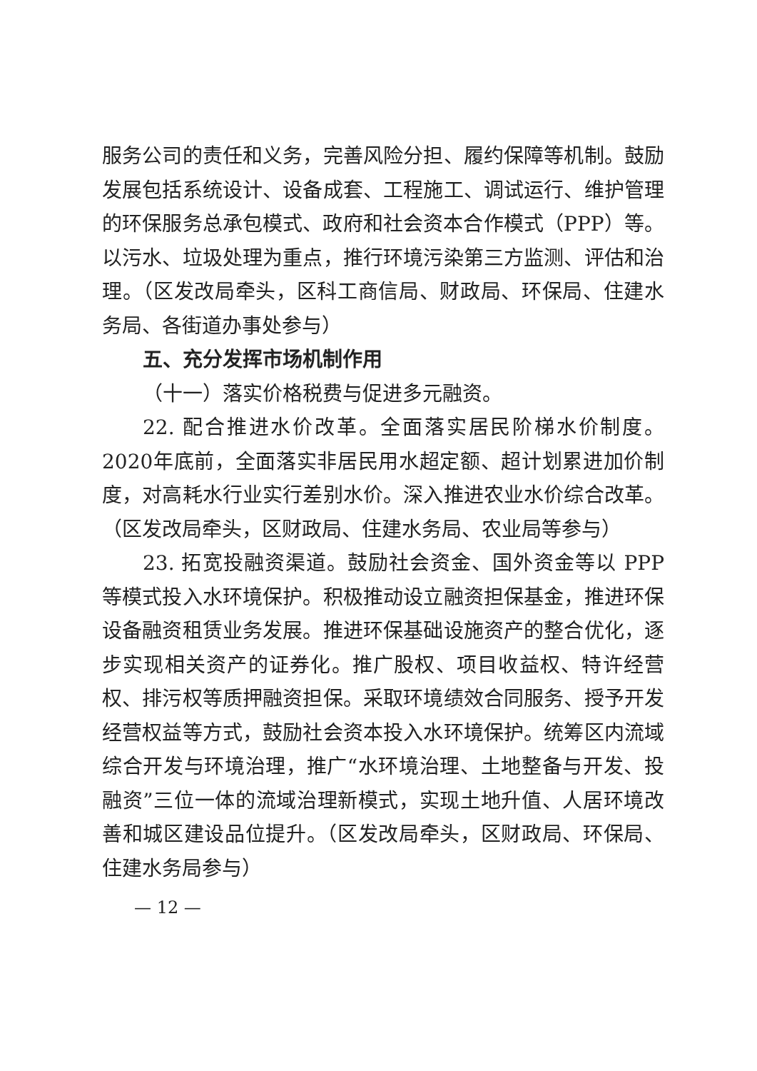服务公司的责任和义务，完善风险分担、履约保障等机制。鼓励发展包括系统设计、设备成套、工程施工、调试运行、维护管理的环保服务总承包模式、政府和社会资本合作模式（PPP）等。以污水、垃圾处理为重点，推行环境污染第三方监测、评估和治理。（区发改局牵头，区科工商信局、财政局、环保局、住建水务局、各街道办事处参与）
五、充分发挥市场机制作用
（十一）落实价格税费与促进多元融资。
22. 配合推进水价改革。全面落实居民阶梯水价制度。2020年底前，全面落实非居民用水超定额、超计划累进加价制度，对高耗水行业实行差别水价。深入推进农业水价综合改革。（区发改局牵头，区财政局、住建水务局、农业局等参与）
23. 拓宽投融资渠道。鼓励社会资金、国外资金等以 PPP 等模式投入水环境保护。积极推动设立融资担保基金，推进环保设备融资租赁业务发展。推进环保基础设施资产的整合优化，逐步实现相关资产的证券化。推广股权、项目收益权、特许经营权、排污权等质押融资担保。采取环境绩效合同服务、授予开发经营权益等方式，鼓励社会资本投入水环境保护。统筹区内流域综合开发与环境治理，推广“水环境治理、土地整备与开发、投融资”三位一体的流域治理新模式，实现土地升值、人居环境改善和城区建设品位提升。（区发改局牵头，区财政局、环保局、住建水务局参与）
— 12 —